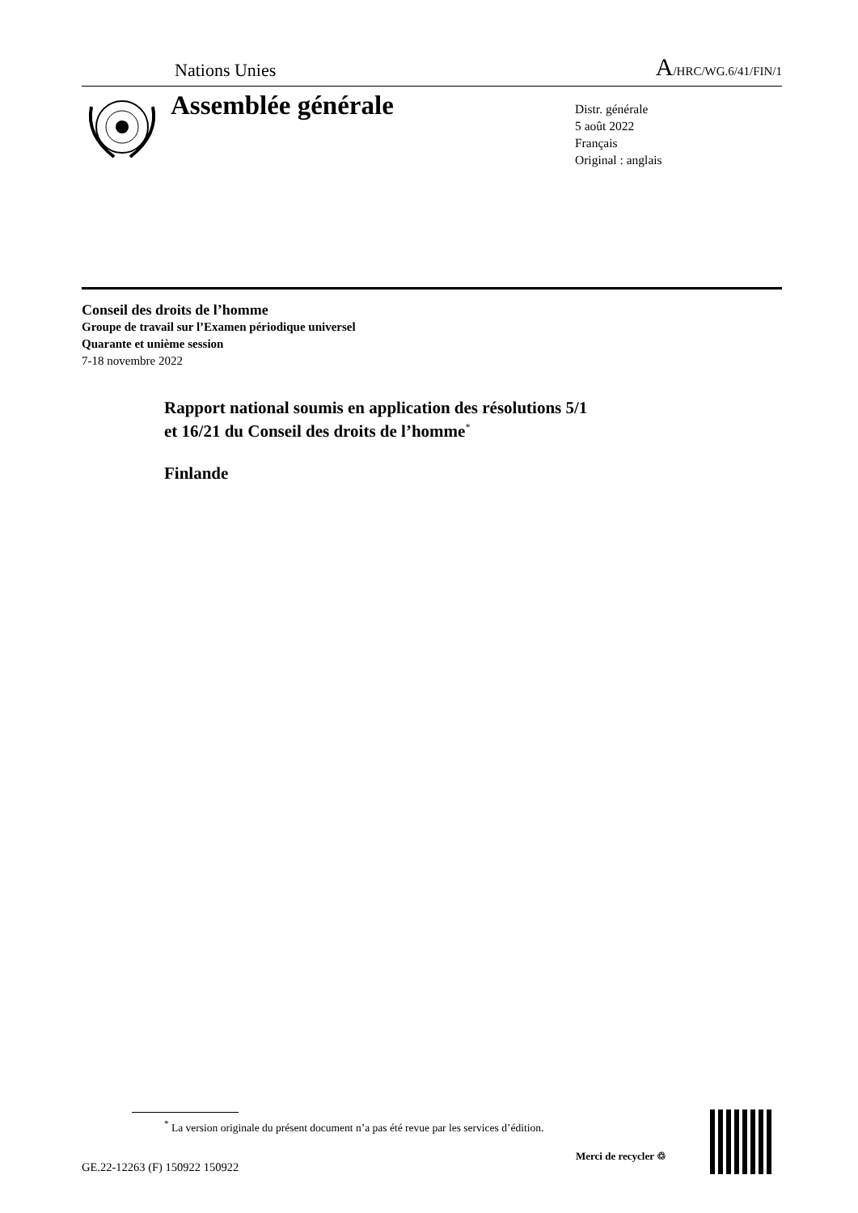Nations Unies A/HRC/WG.6/41/FIN/1
Assemblée générale
Distr. générale
5 août 2022
Français
Original : anglais
Conseil des droits de l’homme
Groupe de travail sur l’Examen périodique universel
Quarante et unième session
7-18 novembre 2022
Rapport national soumis en application des résolutions 5/1
et 16/21 du Conseil des droits de l’homme<sup>*</sup>
Finlande
<sup>*</sup> La version originale du présent document n’a pas été revue par les services d’édition.
GE.22-12263 (F) 150922 150922
Merci de recycler ♲